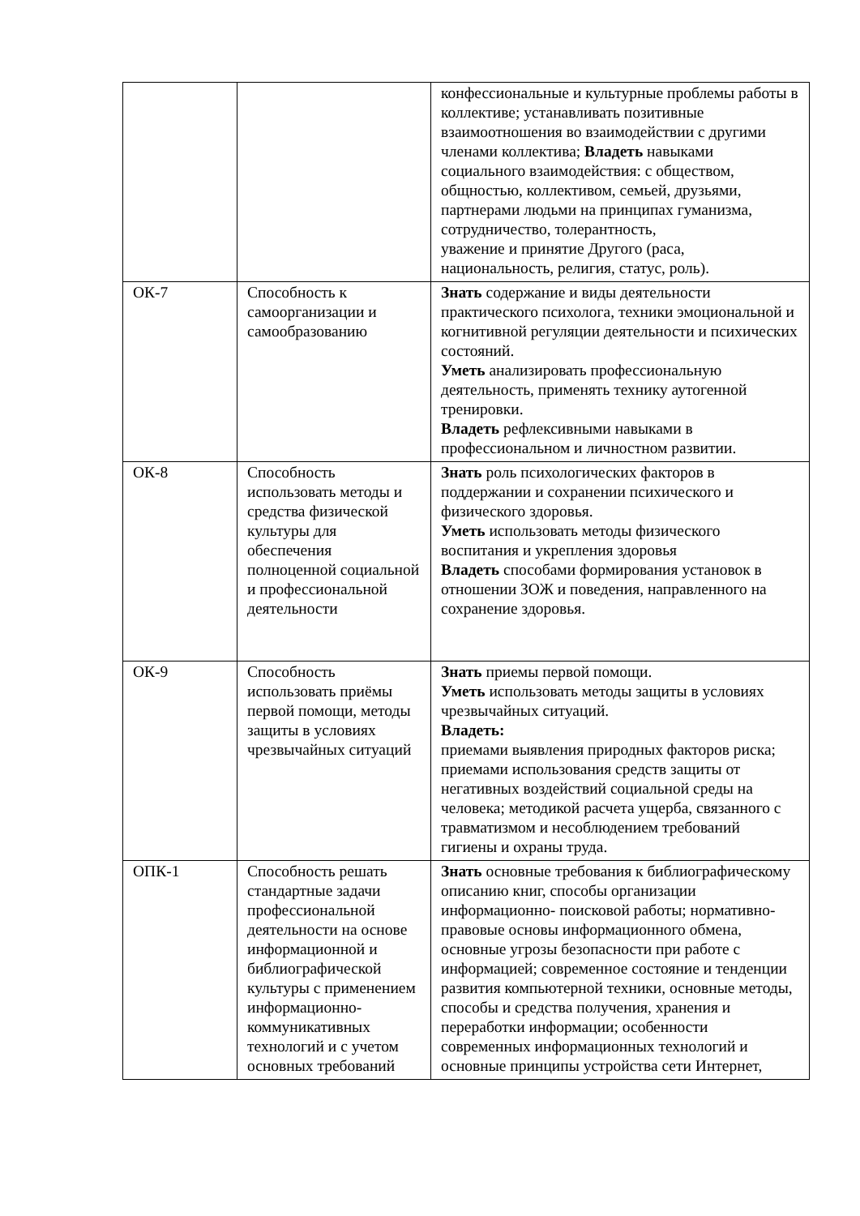| | | конфессиональные и культурные проблемы работы в коллективе; устанавливать позитивные взаимоотношения во взаимодействии с другими членами коллектива; Владеть навыками социального взаимодействия: с обществом, общностью, коллективом, семьей, друзьями, партнерами людьми на принципах гуманизма, сотрудничество, толерантность, уважение и принятие Другого (раса, национальность, религия, статус, роль). |
| ОК-7 | Способность к самоорганизации и самообразованию | Знать содержание и виды деятельности практического психолога, техники эмоциональной и когнитивной регуляции деятельности и психических состояний. Уметь анализировать профессиональную деятельность, применять технику аутогенной тренировки. Владеть рефлексивными навыками в профессиональном и личностном развитии. |
| ОК-8 | Способность использовать методы и средства физической культуры для обеспечения полноценной социальной и профессиональной деятельности | Знать роль психологических факторов в поддержании и сохранении психического и физического здоровья. Уметь использовать методы физического воспитания и укрепления здоровья Владеть способами формирования установок в отношении ЗОЖ и поведения, направленного на сохранение здоровья. |
| ОК-9 | Способность использовать приёмы первой помощи, методы защиты в условиях чрезвычайных ситуаций | Знать приемы первой помощи. Уметь использовать методы защиты в условиях чрезвычайных ситуаций. Владеть: приемами выявления природных факторов риска; приемами использования средств защиты от негативных воздействий социальной среды на человека; методикой расчета ущерба, связанного с травматизмом и несоблюдением требований гигиены и охраны труда. |
| ОПК-1 | Способность решать стандартные задачи профессиональной деятельности на основе информационной и библиографической культуры с применением информационно-коммуникативных технологий и с учетом основных требований | Знать основные требования к библиографическому описанию книг, способы организации информационно- поисковой работы; нормативно- правовые основы информационного обмена, основные угрозы безопасности при работе с информацией; современное состояние и тенденции развития компьютерной техники, основные методы, способы и средства получения, хранения и переработки информации; особенности современных информационных технологий и основные принципы устройства сети Интернет, |